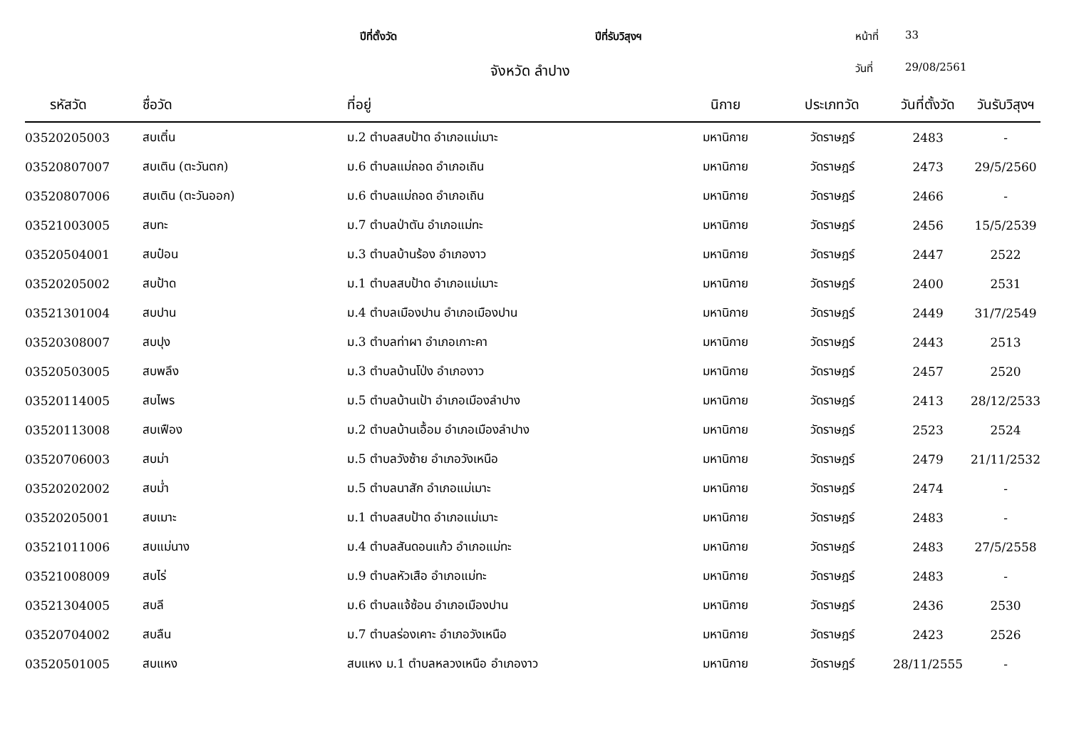ปีที่ตั้งวัด ปีที่รับวิสุงฯ หน้าที่ 33
จังหวัด ลำปาง วันที่ 29/08/2561
| รหัสวัด | ชื่อวัด | ที่อยู่ | นิกาย | ประเภทวัด | วันที่ตั้งวัด | วันรับวิสุงฯ |
| --- | --- | --- | --- | --- | --- | --- |
| 03520205003 | สบเติ๋น | ม.2 ตำบลสบป้าด อำเภอแม่เมาะ | มหานิกาย | วัดราษฎร์ | 2483 | - |
| 03520807007 | สบเติน (ตะวันตก) | ม.6 ตำบลแม่ถอด อำเภอเถิน | มหานิกาย | วัดราษฎร์ | 2473 | 29/5/2560 |
| 03520807006 | สบเติน (ตะวันออก) | ม.6 ตำบลแม่ถอด อำเภอเถิน | มหานิกาย | วัดราษฎร์ | 2466 | - |
| 03521003005 | สบทะ | ม.7 ตำบลป่าตัน อำเภอแม่ทะ | มหานิกาย | วัดราษฎร์ | 2456 | 15/5/2539 |
| 03520504001 | สบป๋อน | ม.3 ตำบลบ้านร้อง อำเภองาว | มหานิกาย | วัดราษฎร์ | 2447 | 2522 |
| 03520205002 | สบป้าด | ม.1 ตำบลสบป้าด อำเภอแม่เมาะ | มหานิกาย | วัดราษฎร์ | 2400 | 2531 |
| 03521301004 | สบปาน | ม.4 ตำบลเมืองปาน อำเภอเมืองปาน | มหานิกาย | วัดราษฎร์ | 2449 | 31/7/2549 |
| 03520308007 | สบปุง | ม.3 ตำบลท่าผา อำเภอเกาะคา | มหานิกาย | วัดราษฎร์ | 2443 | 2513 |
| 03520503005 | สบพลึง | ม.3 ตำบลบ้านโป่ง อำเภองาว | มหานิกาย | วัดราษฎร์ | 2457 | 2520 |
| 03520114005 | สบไพร | ม.5 ตำบลบ้านเป้า อำเภอเมืองลำปาง | มหานิกาย | วัดราษฎร์ | 2413 | 28/12/2533 |
| 03520113008 | สบเฟือง | ม.2 ตำบลบ้านเอื้อม อำเภอเมืองลำปาง | มหานิกาย | วัดราษฎร์ | 2523 | 2524 |
| 03520706003 | สบม่า | ม.5 ตำบลวังซ้าย อำเภอวังเหนือ | มหานิกาย | วัดราษฎร์ | 2479 | 21/11/2532 |
| 03520202002 | สบม่ำ | ม.5 ตำบลนาสัก อำเภอแม่เมาะ | มหานิกาย | วัดราษฎร์ | 2474 | - |
| 03520205001 | สบเมาะ | ม.1 ตำบลสบป้าด อำเภอแม่เมาะ | มหานิกาย | วัดราษฎร์ | 2483 | - |
| 03521011006 | สบแม่นาง | ม.4 ตำบลสันดอนแก้ว อำเภอแม่ทะ | มหานิกาย | วัดราษฎร์ | 2483 | 27/5/2558 |
| 03521008009 | สบไร่ | ม.9 ตำบลหัวเสือ อำเภอแม่ทะ | มหานิกาย | วัดราษฎร์ | 2483 | - |
| 03521304005 | สบลี | ม.6 ตำบลแจ้ซ้อน อำเภอเมืองปาน | มหานิกาย | วัดราษฎร์ | 2436 | 2530 |
| 03520704002 | สบลืน | ม.7 ตำบลร่องเคาะ อำเภอวังเหนือ | มหานิกาย | วัดราษฎร์ | 2423 | 2526 |
| 03520501005 | สบแหง | สบแหง ม.1 ตำบลหลวงเหนือ อำเภองาว | มหานิกาย | วัดราษฎร์ | 28/11/2555 | - |